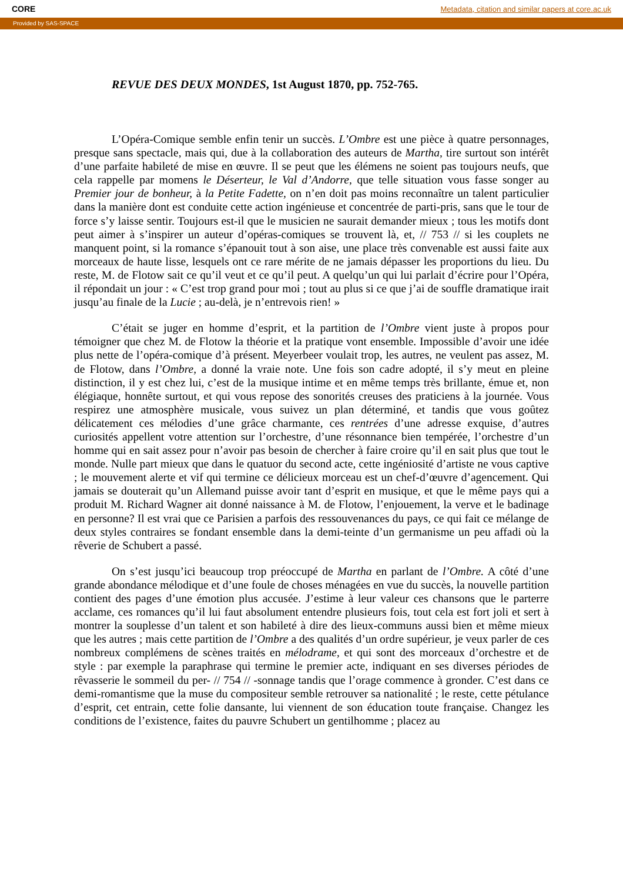CORE Metadata, citation and similar papers at core.ac.uk
Provided by SAS-SPACE
REVUE DES DEUX MONDES, 1st August 1870, pp. 752-765.
L’Opéra-Comique semble enfin tenir un succès. L’Ombre est une pièce à quatre personnages, presque sans spectacle, mais qui, due à la collaboration des auteurs de Martha, tire surtout son intérêt d’une parfaite habileté de mise en œuvre. Il se peut que les élémens ne soient pas toujours neufs, que cela rappelle par momens le Déserteur, le Val d’Andorre, que telle situation vous fasse songer au Premier jour de bonheur, à la Petite Fadette, on n’en doit pas moins reconnaître un talent particulier dans la manière dont est conduite cette action ingénieuse et concentrée de parti-pris, sans que le tour de force s’y laisse sentir. Toujours est-il que le musicien ne saurait demander mieux ; tous les motifs dont peut aimer à s’inspirer un auteur d’opéras-comiques se trouvent là, et, // 753 // si les couplets ne manquent point, si la romance s’épanouit tout à son aise, une place très convenable est aussi faite aux morceaux de haute lisse, lesquels ont ce rare mérite de ne jamais dépasser les proportions du lieu. Du reste, M. de Flotow sait ce qu’il veut et ce qu’il peut. A quelqu’un qui lui parlait d’écrire pour l’Opéra, il répondait un jour : « C’est trop grand pour moi ; tout au plus si ce que j’ai de souffle dramatique irait jusqu’au finale de la Lucie ; au-delà, je n’entrevois rien! »
C’était se juger en homme d’esprit, et la partition de l’Ombre vient juste à propos pour témoigner que chez M. de Flotow la théorie et la pratique vont ensemble. Impossible d’avoir une idée plus nette de l’opéra-comique d’à présent. Meyerbeer voulait trop, les autres, ne veulent pas assez, M. de Flotow, dans l’Ombre, a donné la vraie note. Une fois son cadre adopté, il s’y meut en pleine distinction, il y est chez lui, c’est de la musique intime et en même temps très brillante, émue et, non élégiaque, honnête surtout, et qui vous repose des sonorités creuses des praticiens à la journée. Vous respirez une atmosphère musicale, vous suivez un plan déterminé, et tandis que vous goûtez délicatement ces mélodies d’une grâce charmante, ces rentrées d’une adresse exquise, d’autres curiosités appellent votre attention sur l’orchestre, d’une résonnance bien tempérée, l’orchestre d’un homme qui en sait assez pour n’avoir pas besoin de chercher à faire croire qu’il en sait plus que tout le monde. Nulle part mieux que dans le quatuor du second acte, cette ingéniosité d’artiste ne vous captive ; le mouvement alerte et vif qui termine ce délicieux morceau est un chef-d’œuvre d’agencement. Qui jamais se douterait qu’un Allemand puisse avoir tant d’esprit en musique, et que le même pays qui a produit M. Richard Wagner ait donné naissance à M. de Flotow, l’enjouement, la verve et le badinage en personne? Il est vrai que ce Parisien a parfois des ressouvenances du pays, ce qui fait ce mélange de deux styles contraires se fondant ensemble dans la demi-teinte d’un germanisme un peu affadi où la rêverie de Schubert a passé.
On s’est jusqu’ici beaucoup trop préoccupé de Martha en parlant de l’Ombre. A côté d’une grande abondance mélodique et d’une foule de choses ménagées en vue du succès, la nouvelle partition contient des pages d’une émotion plus accusée. J’estime à leur valeur ces chansons que le parterre acclame, ces romances qu’il lui faut absolument entendre plusieurs fois, tout cela est fort joli et sert à montrer la souplesse d’un talent et son habileté à dire des lieux-communs aussi bien et même mieux que les autres ; mais cette partition de l’Ombre a des qualités d’un ordre supérieur, je veux parler de ces nombreux complémens de scènes traités en mélodrame, et qui sont des morceaux d’orchestre et de style : par exemple la paraphrase qui termine le premier acte, indiquant en ses diverses périodes de rêvasserie le sommeil du per- // 754 // -sonnage tandis que l’orage commence à gronder. C’est dans ce demi-romantisme que la muse du compositeur semble retrouver sa nationalité ; le reste, cette pétulance d’esprit, cet entrain, cette folie dansante, lui viennent de son éducation toute française. Changez les conditions de l’existence, faites du pauvre Schubert un gentilhomme ; placez au